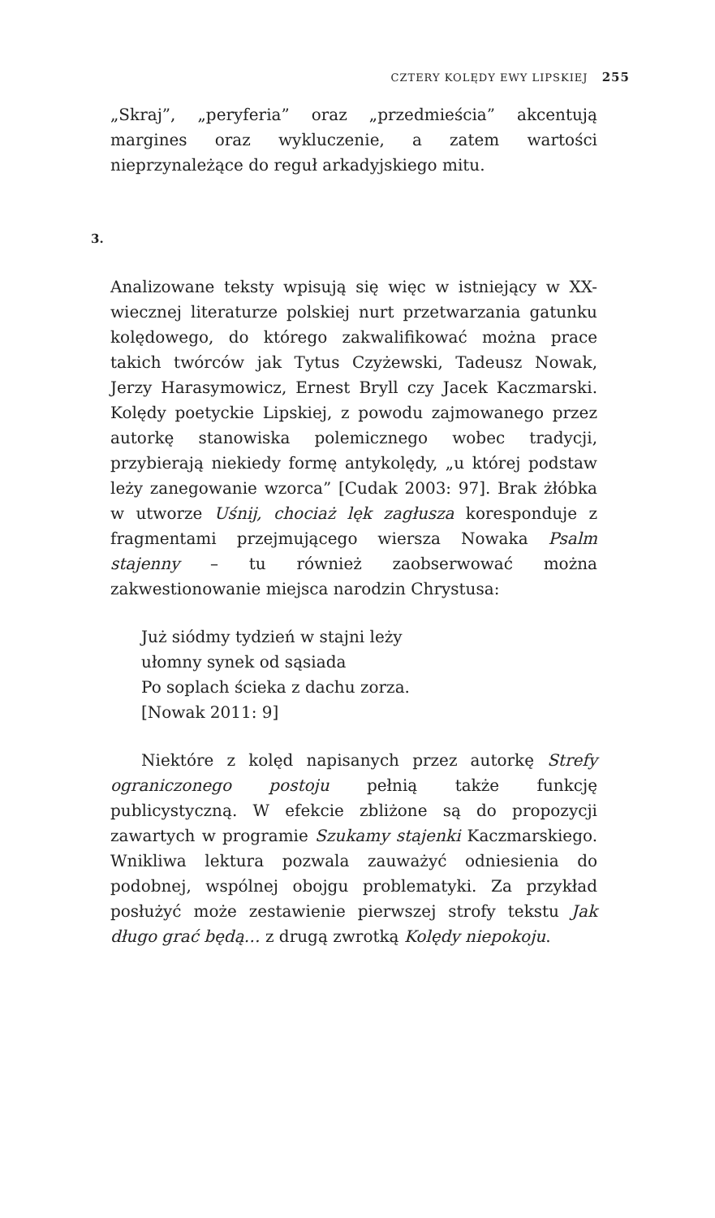CZTERY KOLĘDY EWY LIPSKIEJ 255
„Skraj”, „peryferia” oraz „przedmieścia” akcentują margines oraz wykluczenie, a zatem wartości nieprzynależące do reguł arkadyj­skiego mitu.
3.
Analizowane teksty wpisują się więc w istniejący w XX-wiecznej literaturze polskiej nurt przetwarzania gatunku kolędowego, do którego zakwalifikować można prace takich twórców jak Tytus Czyżewski, Tadeusz Nowak, Jerzy Harasymowicz, Ernest Bryll czy Jacek Kaczmarski. Kolędy poetyckie Lipskiej, z powodu zajmo­wanego przez autorkę stanowiska polemicznego wobec tradycji, przybierają niekiedy formę antykolędy, „u której podstaw leży zanegowanie wzorca” [Cudak 2003: 97]. Brak żłóbka w utworze Uśnij, chociaż lęk zagłusza koresponduje z fragmentami przejmu­jącego wiersza Nowaka Psalm stajenny – tu również zaobserwować można zakwestionowanie miejsca narodzin Chrystusa:
Już siódmy tydzień w stajni leży
ułomny synek od sąsiada
Po soplach ścieka z dachu zorza.
[Nowak 2011: 9]
Niektóre z kolęd napisanych przez autorkę Strefy ograniczo­nego postoju pełnią także funkcję publicystyczną. W efekcie zbli­żone są do propozycji zawartych w programie Szukamy stajenki Kaczmarskiego. Wnikliwa lektura pozwala zauważyć odniesienia do podobnej, wspólnej obojgu problematyki. Za przykład posłu­żyć może zestawienie pierwszej strofy tekstu Jak długo grać będą… z drugą zwrotką Kolędy niepokoju.